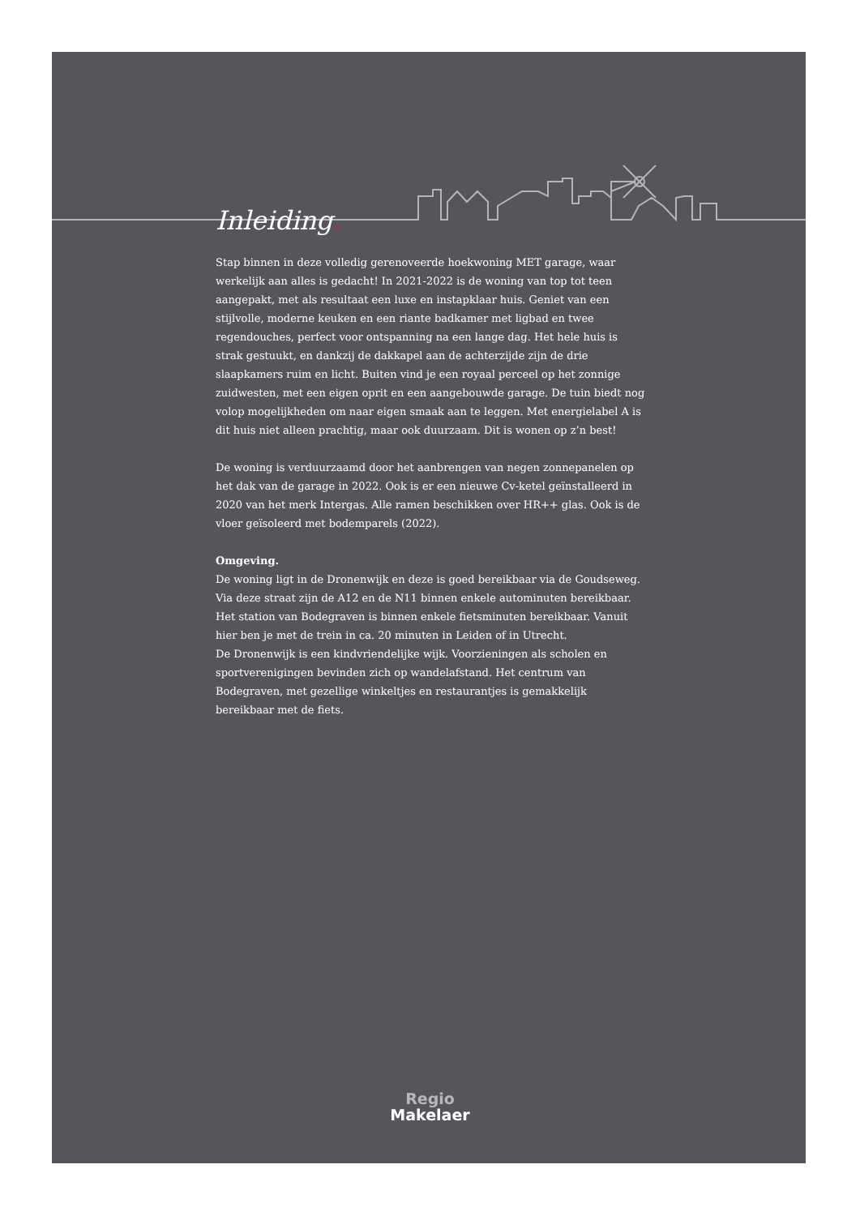Inleiding.
Stap binnen in deze volledig gerenoveerde hoekwoning MET garage, waar werkelijk aan alles is gedacht! In 2021-2022 is de woning van top tot teen aangepakt, met als resultaat een luxe en instapklaar huis. Geniet van een stijlvolle, moderne keuken en een riante badkamer met ligbad en twee regendouches, perfect voor ontspanning na een lange dag. Het hele huis is strak gestuukt, en dankzij de dakkapel aan de achterzijde zijn de drie slaapkamers ruim en licht. Buiten vind je een royaal perceel op het zonnige zuidwesten, met een eigen oprit en een aangebouwde garage. De tuin biedt nog volop mogelijkheden om naar eigen smaak aan te leggen. Met energielabel A is dit huis niet alleen prachtig, maar ook duurzaam. Dit is wonen op z’n best!
De woning is verduurzaamd door het aanbrengen van negen zonnepanelen op het dak van de garage in 2022. Ook is er een nieuwe Cv-ketel geïnstalleerd in 2020 van het merk Intergas. Alle ramen beschikken over HR++ glas. Ook is de vloer geïsoleerd met bodemparels (2022).
Omgeving.
De woning ligt in de Dronenwijk en deze is goed bereikbaar via de Goudseweg. Via deze straat zijn de A12 en de N11 binnen enkele autominuten bereikbaar. Het station van Bodegraven is binnen enkele fietsminuten bereikbaar. Vanuit hier ben je met de trein in ca. 20 minuten in Leiden of in Utrecht.
De Dronenwijk is een kindvriendelijke wijk. Voorzieningen als scholen en sportverenigingen bevinden zich op wandelafstand. Het centrum van Bodegraven, met gezellige winkeltjes en restaurantjes is gemakkelijk bereikbaar met de fiets.
Regio
Makelaer